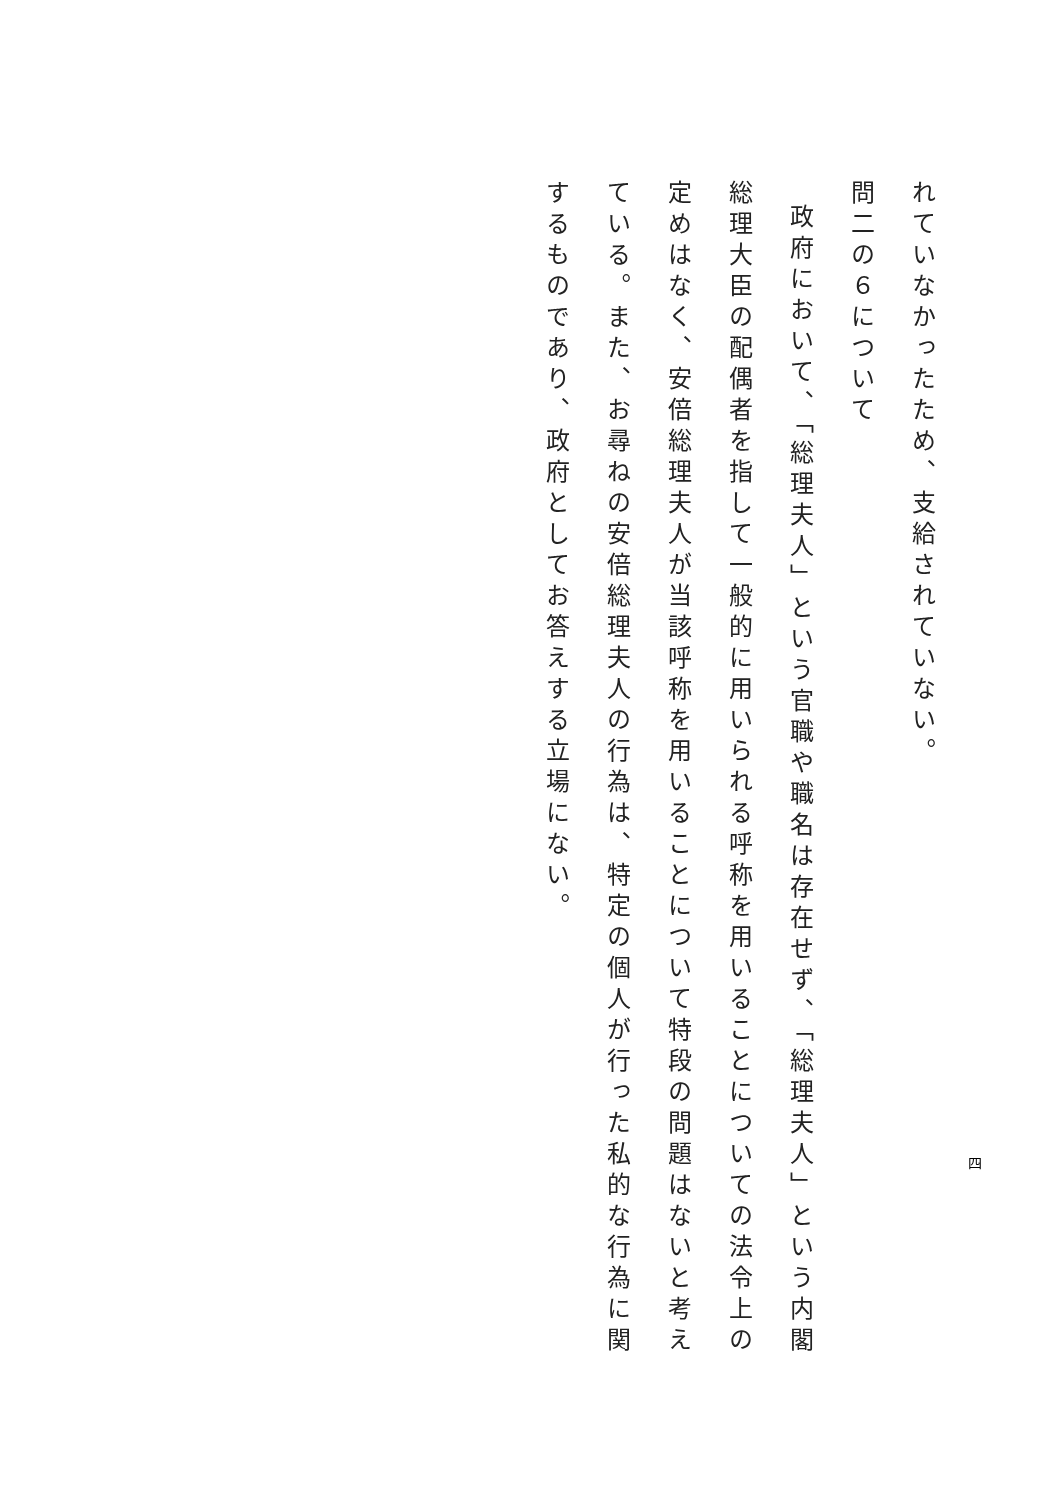れていなかったため、支給されていない。
問二の６について
政府において、「総理夫人」という官職や職名は存在せず、「総理夫人」という内閣総理大臣の配偶者を指して一般的に用いられる呼称を用いることについての法令上の定めはなく、安倍総理夫人が当該呼称を用いることについて特段の問題はないと考えている。また、お尋ねの安倍総理夫人の行為は、特定の個人が行った私的な行為に関するものであり、政府としてお答えする立場にない。
四